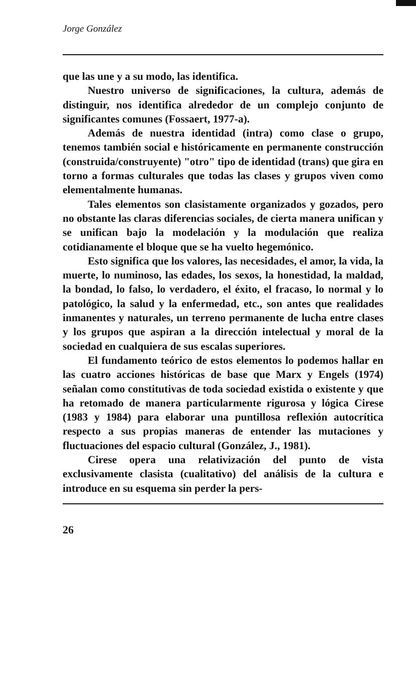Jorge González
que las une y a su modo, las identifica.
Nuestro universo de significaciones, la cultura, además de distinguir, nos identifica alrededor de un complejo conjunto de significantes comunes (Fossaert, 1977-a).
Además de nuestra identidad (intra) como clase o grupo, tenemos también social e históricamente en permanente construcción (construida/construyente) "otro" tipo de identidad (trans) que gira en torno a formas culturales que todas las clases y grupos viven como elementalmente humanas.
Tales elementos son clasistamente organizados y gozados, pero no obstante las claras diferencias sociales, de cierta manera unifican y se unifican bajo la modelación y la modulación que realiza cotidianamente el bloque que se ha vuelto hegemónico.
Esto significa que los valores, las necesidades, el amor, la vida, la muerte, lo numinoso, las edades, los sexos, la honestidad, la maldad, la bondad, lo falso, lo verdadero, el éxito, el fracaso, lo normal y lo patológico, la salud y la enfermedad, etc., son antes que realidades inmanentes y naturales, un terreno permanente de lucha entre clases y los grupos que aspiran a la dirección intelectual y moral de la sociedad en cualquiera de sus escalas superiores.
El fundamento teórico de estos elementos lo podemos hallar en las cuatro acciones históricas de base que Marx y Engels (1974) señalan como constitutivas de toda sociedad existida o existente y que ha retomado de manera particularmente rigurosa y lógica Cirese (1983 y 1984) para elaborar una puntillosa reflexión autocrítica respecto a sus propias maneras de entender las mutaciones y fluctuaciones del espacio cultural (González, J., 1981).
Cirese opera una relativización del punto de vista exclusivamente clasista (cualitativo) del análisis de la cultura e introduce en su esquema sin perder la pers-
26